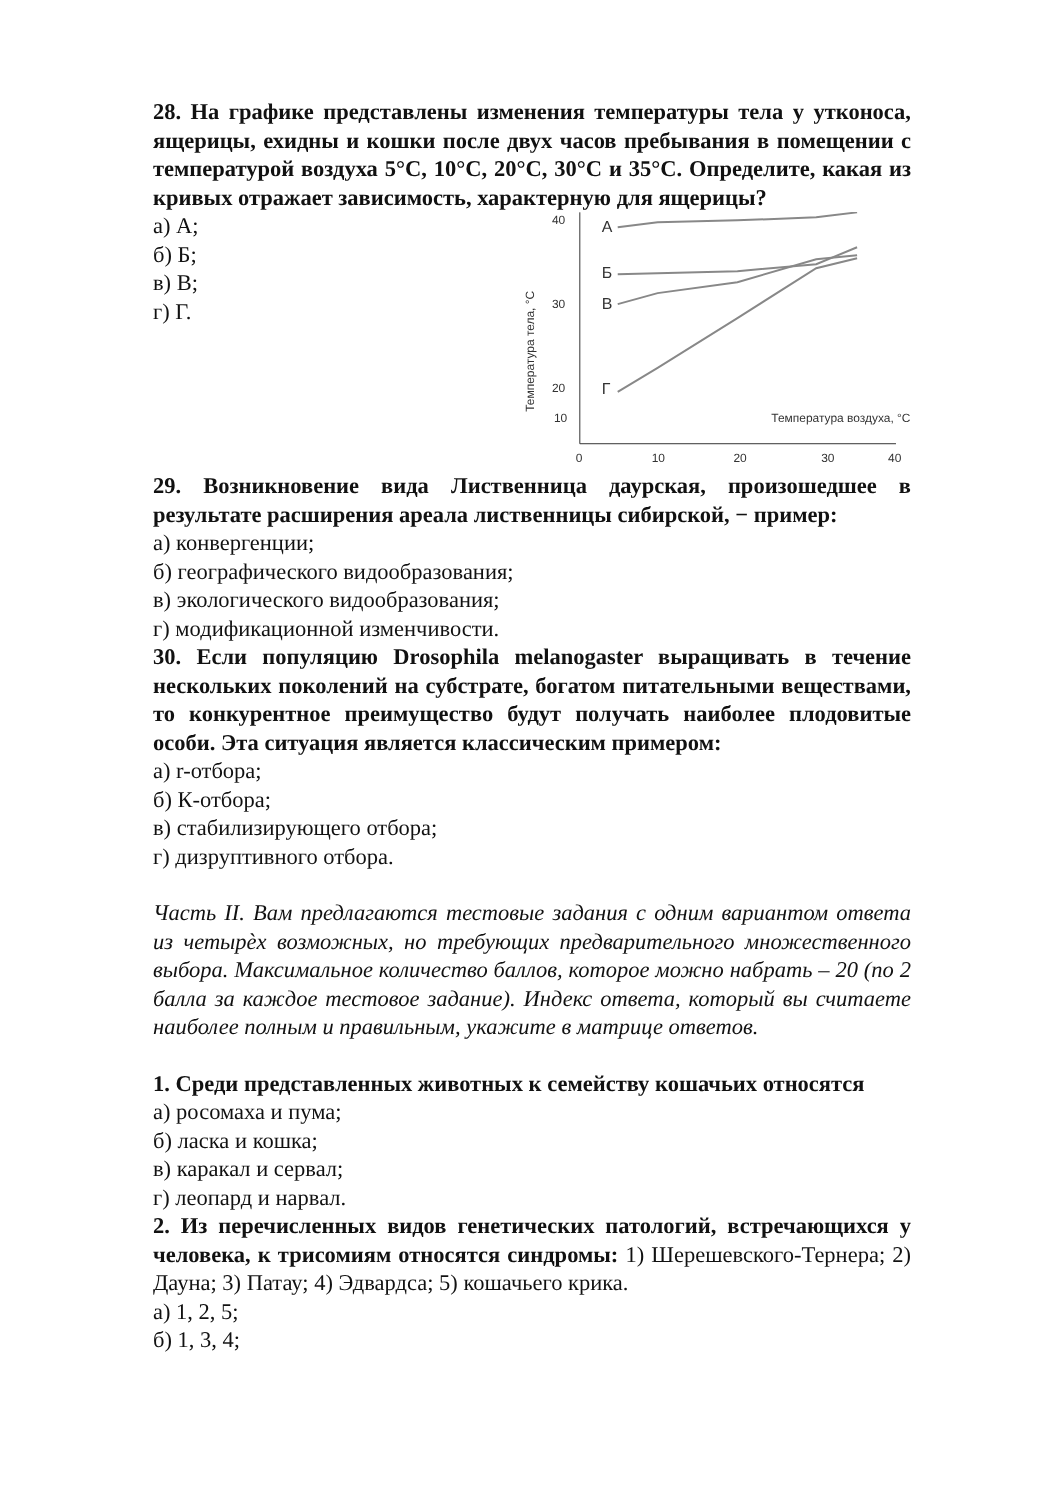28. На графике представлены изменения температуры тела у утконоса, ящерицы, ехидны и кошки после двух часов пребывания в помещении с температурой воздуха 5°С, 10°С, 20°С, 30°С и 35°С. Определите, какая из кривых отражает зависимость, характерную для ящерицы?
а) А;
б) Б;
в) В;
г) Г.
40
30
20
0
10
20
30
40
10
Температура тела, °С
Температура воздуха, °С
А
Б
В
Г
29. Возникновение вида Лиственница даурская, произошедшее в результате расширения ареала лиственницы сибирской, − пример:
а) конвергенции;
б) географического видообразования;
в) экологического видообразования;
г) модификационной изменчивости.
30. Если популяцию Drosophila melanogaster выращивать в течение нескольких поколений на субстрате, богатом питательными веществами, то конкурентное преимущество будут получать наиболее плодовитые особи. Эта ситуация является классическим примером:
а) r-отбора;
б) К-отбора;
в) стабилизирующего отбора;
г) дизруптивного отбора.
Часть II. Вам предлагаются тестовые задания с одним вариантом ответа из четырѐх возможных, но требующих предварительного множественного выбора. Максимальное количество баллов, которое можно набрать – 20 (по 2 балла за каждое тестовое задание). Индекс ответа, который вы считаете наиболее полным и правильным, укажите в матрице ответов.
1. Среди представленных животных к семейству кошачьих относятся
а) росомаха и пума;
б) ласка и кошка;
в) каракал и сервал;
г) леопард и нарвал.
2. Из перечисленных видов генетических патологий, встречающихся у человека, к трисомиям относятся синдромы: 1) Шерешевского-Тернера; 2) Дауна; 3) Патау; 4) Эдвардса; 5) кошачьего крика.
а) 1, 2, 5;
б) 1, 3, 4;